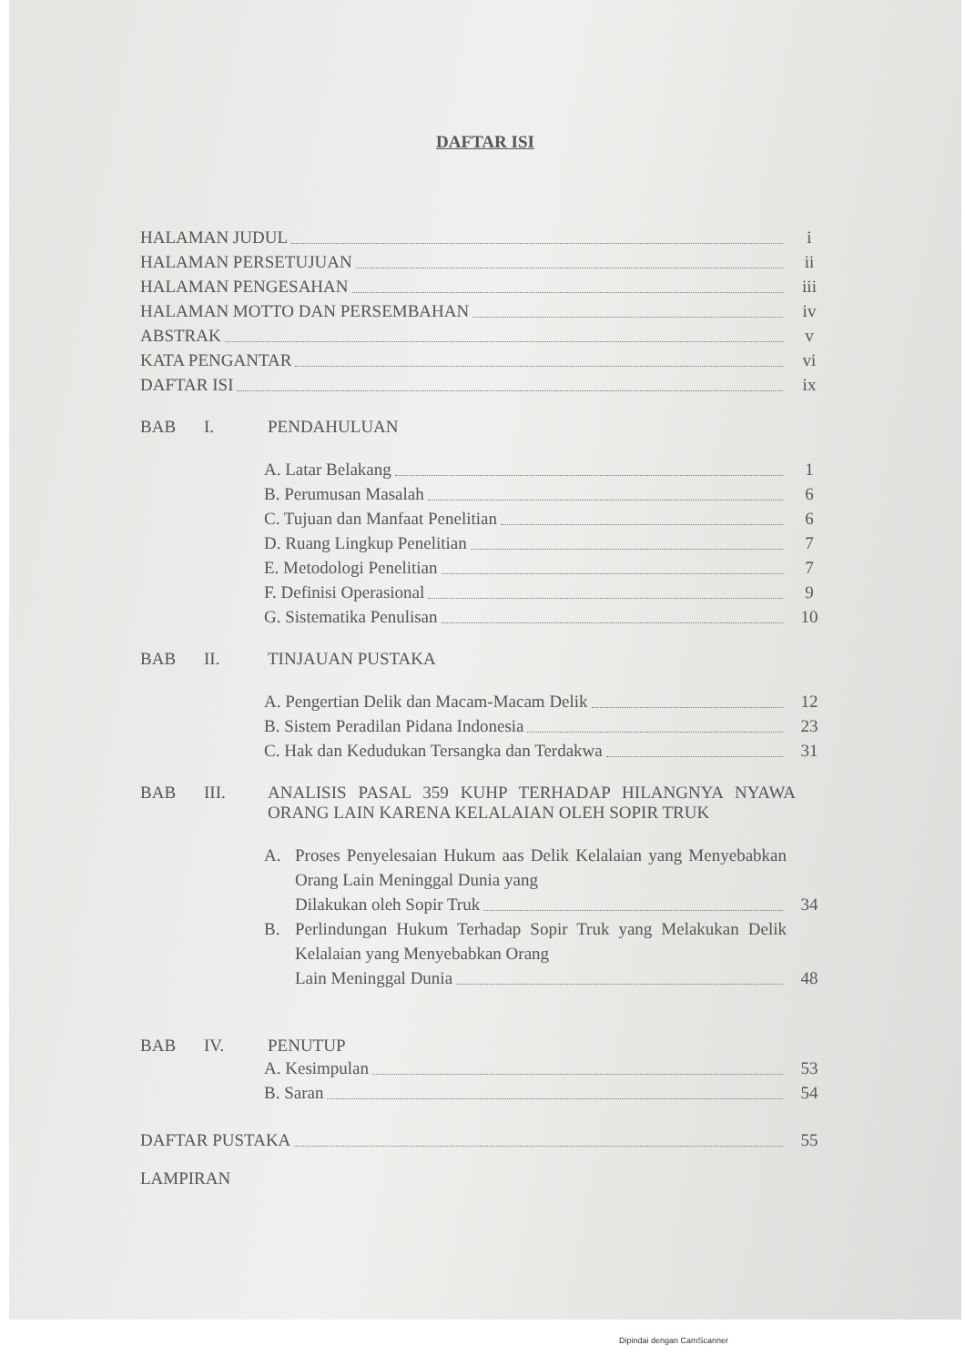DAFTAR ISI
HALAMAN JUDUL i
HALAMAN PERSETUJUAN ii
HALAMAN PENGESAHAN iii
HALAMAN MOTTO DAN PERSEMBAHAN iv
ABSTRAK v
KATA PENGANTAR vi
DAFTAR ISI ix
BAB I. PENDAHULUAN
A. Latar Belakang 1
B. Perumusan Masalah 6
C. Tujuan dan Manfaat Penelitian 6
D. Ruang Lingkup Penelitian 7
E. Metodologi Penelitian 7
F. Definisi Operasional 9
G. Sistematika Penulisan 10
BAB II. TINJAUAN PUSTAKA
A. Pengertian Delik dan Macam-Macam Delik 12
B. Sistem Peradilan Pidana Indonesia 23
C. Hak dan Kedudukan Tersangka dan Terdakwa 31
BAB III. ANALISIS PASAL 359 KUHP TERHADAP HILANGNYA NYAWA ORANG LAIN KARENA KELALAIAN OLEH SOPIR TRUK
A. Proses Penyelesaian Hukum aas Delik Kelalaian yang Menyebabkan Orang Lain Meninggal Dunia yang
Dilakukan oleh Sopir Truk 34
B. Perlindungan Hukum Terhadap Sopir Truk yang Melakukan Delik Kelalaian yang Menyebabkan Orang
Lain Meninggal Dunia 48
BAB IV. PENUTUP
A. Kesimpulan 53
B. Saran 54
DAFTAR PUSTAKA 55
LAMPIRAN
Dipindai dengan CamScanner